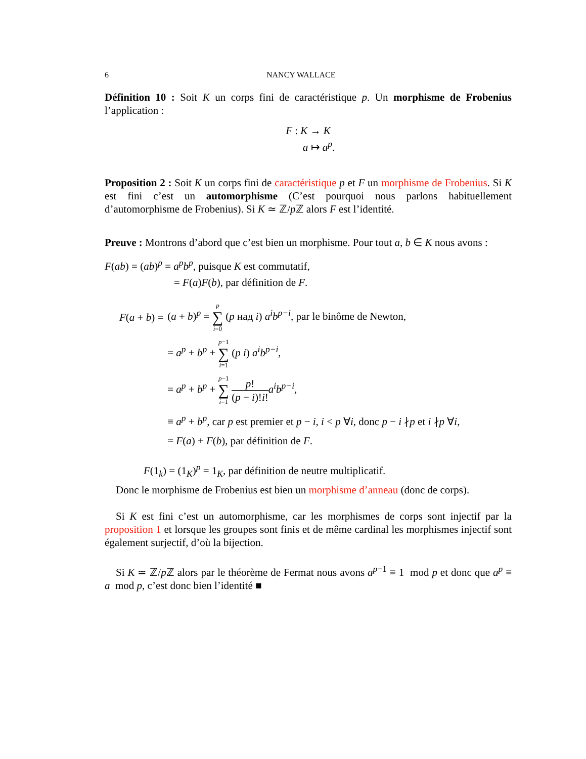6 NANCY WALLACE
Définition 10 : Soit K un corps fini de caractéristique p. Un morphisme de Frobenius l’application :
F : K → K
a ↦ a<sup>p</sup>.
Proposition 2 : Soit K un corps fini de caractéristique p et F un morphisme de Frobenius. Si K est fini c’est un automorphisme (C’est pourquoi nous parlons habituellement d’automorphisme de Frobenius). Si K ≃ ℤ/p ℤ alors F est l’identité.
Preuve : Montrons d’abord que c’est bien un morphisme. Pour tout a, b ∈ K nous avons :
F(ab) = (ab)<sup>p</sup> = a<sup>p</sup>b<sup>p</sup>, puisque K est commutatif,
= F(a)F(b), par définition de F.
| F ( a + b ) = | ( a + b )<sup>p</sup> = p ∑ i =0 ( p над i ) a<sup>i</sup>b<sup>p−i</sup> , par le binôme de Newton, |
| | = a<sup>p</sup> + b<sup>p</sup> + p −1 ∑ i =1 ( p i ) a<sup>i</sup>b<sup>p−i</sup> , |
| | = a<sup>p</sup> + b<sup>p</sup> + p −1 ∑ i =1 p ! ( p − i )! i ! a<sup>i</sup>b<sup>p−i</sup> , |
| | ≡ a<sup>p</sup> + b<sup>p</sup> , car p est premier et p − i , i < p ∀ i , donc p − i ∤ p et i ∤ p ∀ i , |
| | = F ( a ) + F ( b ), par définition de F . |
F(1<sub>k</sub>) = (1<sub>K</sub>)<sup>p</sup> = 1<sub>K</sub>, par définition de neutre multiplicatif.
Donc le morphisme de Frobenius est bien un morphisme d’anneau (donc de corps).
Si K est fini c’est un automorphisme, car les morphismes de corps sont injectif par la proposition 1 et lorsque les groupes sont finis et de même cardinal les morphismes injectif sont également surjectif, d’où la bijection.
Si K ≃ ℤ/p ℤ alors par le théorème de Fermat nous avons a<sup>p−1</sup> ≡ 1 mod p et donc que a<sup>p</sup> ≡ a mod p, c’est donc bien l’identité ■